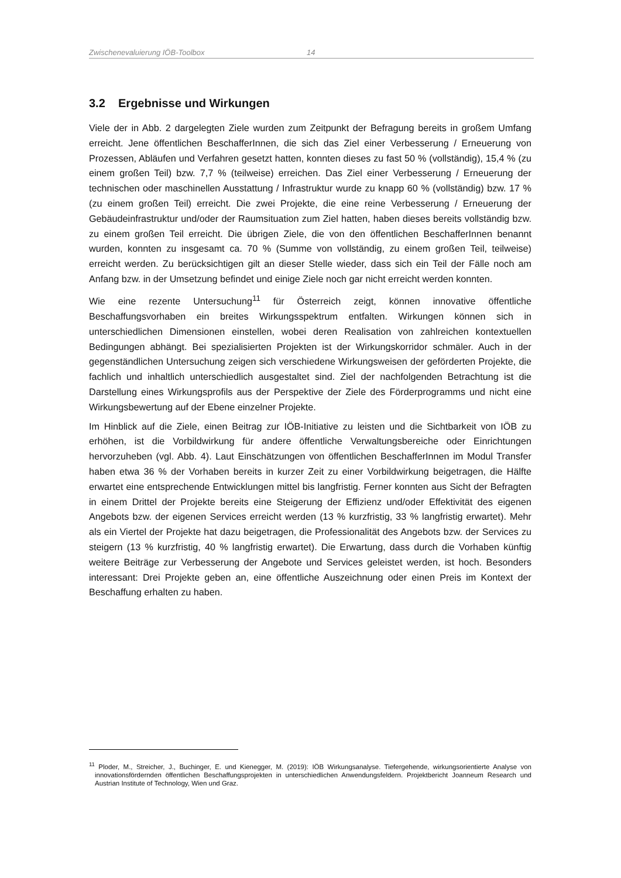Zwischenevaluierung IÖB-Toolbox 14
3.2 Ergebnisse und Wirkungen
Viele der in Abb. 2 dargelegten Ziele wurden zum Zeitpunkt der Befragung bereits in großem Umfang erreicht. Jene öffentlichen BeschafferInnen, die sich das Ziel einer Verbesserung / Erneuerung von Prozessen, Abläufen und Verfahren gesetzt hatten, konnten dieses zu fast 50 % (vollständig), 15,4 % (zu einem großen Teil) bzw. 7,7 % (teilweise) erreichen. Das Ziel einer Verbesserung / Erneuerung der technischen oder maschinellen Ausstattung / Infrastruktur wurde zu knapp 60 % (vollständig) bzw. 17 % (zu einem großen Teil) erreicht. Die zwei Projekte, die eine reine Verbesserung / Erneuerung der Gebäudeinfrastruktur und/oder der Raumsituation zum Ziel hatten, haben dieses bereits vollständig bzw. zu einem großen Teil erreicht. Die übrigen Ziele, die von den öffentlichen BeschafferInnen benannt wurden, konnten zu insgesamt ca. 70 % (Summe von vollständig, zu einem großen Teil, teilweise) erreicht werden. Zu berücksichtigen gilt an dieser Stelle wieder, dass sich ein Teil der Fälle noch am Anfang bzw. in der Umsetzung befindet und einige Ziele noch gar nicht erreicht werden konnten.
Wie eine rezente Untersuchung<sup>11</sup> für Österreich zeigt, können innovative öffentliche Beschaffungsvorhaben ein breites Wirkungsspektrum entfalten. Wirkungen können sich in unterschiedlichen Dimensionen einstellen, wobei deren Realisation von zahlreichen kontextuellen Bedingungen abhängt. Bei spezialisierten Projekten ist der Wirkungskorridor schmäler. Auch in der gegenständlichen Untersuchung zeigen sich verschiedene Wirkungsweisen der geförderten Projekte, die fachlich und inhaltlich unterschiedlich ausgestaltet sind. Ziel der nachfolgenden Betrachtung ist die Darstellung eines Wirkungsprofils aus der Perspektive der Ziele des Förderprogramms und nicht eine Wirkungsbewertung auf der Ebene einzelner Projekte.
Im Hinblick auf die Ziele, einen Beitrag zur IÖB-Initiative zu leisten und die Sichtbarkeit von IÖB zu erhöhen, ist die Vorbildwirkung für andere öffentliche Verwaltungsbereiche oder Einrichtungen hervorzuheben (vgl. Abb. 4). Laut Einschätzungen von öffentlichen BeschafferInnen im Modul Transfer haben etwa 36 % der Vorhaben bereits in kurzer Zeit zu einer Vorbildwirkung beigetragen, die Hälfte erwartet eine entsprechende Entwicklungen mittel bis langfristig. Ferner konnten aus Sicht der Befragten in einem Drittel der Projekte bereits eine Steigerung der Effizienz und/oder Effektivität des eigenen Angebots bzw. der eigenen Services erreicht werden (13 % kurzfristig, 33 % langfristig erwartet). Mehr als ein Viertel der Projekte hat dazu beigetragen, die Professionalität des Angebots bzw. der Services zu steigern (13 % kurzfristig, 40 % langfristig erwartet). Die Erwartung, dass durch die Vorhaben künftig weitere Beiträge zur Verbesserung der Angebote und Services geleistet werden, ist hoch. Besonders interessant: Drei Projekte geben an, eine öffentliche Auszeichnung oder einen Preis im Kontext der Beschaffung erhalten zu haben.
<sup>11</sup> Ploder, M., Streicher, J., Buchinger, E. und Kienegger, M. (2019): IÖB Wirkungsanalyse. Tiefergehende, wirkungsorientierte Analyse von innovationsfördernden öffentlichen Beschaffungsprojekten in unterschiedlichen Anwendungsfeldern. Projektbericht Joanneum Research und Austrian Institute of Technology, Wien und Graz.